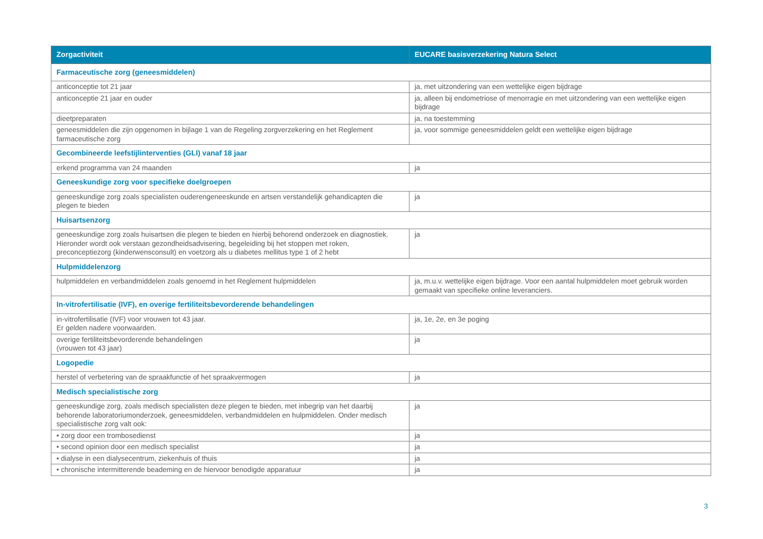| Zorgactiviteit | EUCARE basisverzekering Natura Select |
| --- | --- |
| Farmaceutische zorg (geneesmiddelen) | |
| anticonceptie tot 21 jaar | ja, met uitzondering van een wettelijke eigen bijdrage |
| anticonceptie 21 jaar en ouder | ja, alleen bij endometriose of menorragie en met uitzondering van een wettelijke eigen bijdrage |
| dieetpreparaten | ja, na toestemming |
| geneesmiddelen die zijn opgenomen in bijlage 1 van de Regeling zorgverzekering en het Reglement farmaceutische zorg | ja, voor sommige geneesmiddelen geldt een wettelijke eigen bijdrage |
| Gecombineerde leefstijlinterventies (GLI) vanaf 18 jaar | |
| erkend programma van 24 maanden | ja |
| Geneeskundige zorg voor specifieke doelgroepen | |
| geneeskundige zorg zoals specialisten ouderengeneeskunde en artsen verstandelijk gehandicapten die plegen te bieden | ja |
| Huisartsenzorg | |
| geneeskundige zorg zoals huisartsen die plegen te bieden en hierbij behorend onderzoek en diagnostiek. Hieronder wordt ook verstaan gezondheidsadvisering, begeleiding bij het stoppen met roken, preconceptiezorg (kinderwensconsult) en voetzorg als u diabetes mellitus type 1 of 2 hebt | ja |
| Hulpmiddelenzorg | |
| hulpmiddelen en verbandmiddelen zoals genoemd in het Reglement hulpmiddelen | ja, m.u.v. wettelijke eigen bijdrage. Voor een aantal hulpmiddelen moet gebruik worden gemaakt van specifieke online leveranciers. |
| In-vitrofertilisatie (IVF), en overige fertiliteitsbevorderende behandelingen | |
| in-vitrofertilisatie (IVF) voor vrouwen tot 43 jaar. Er gelden nadere voorwaarden. | ja, 1e, 2e, en 3e poging |
| overige fertiliteitsbevorderende behandelingen (vrouwen tot 43 jaar) | ja |
| Logopedie | |
| herstel of verbetering van de spraakfunctie of het spraakvermogen | ja |
| Medisch specialistische zorg | |
| geneeskundige zorg, zoals medisch specialisten deze plegen te bieden, met inbegrip van het daarbij behorende laboratoriumonderzoek, geneesmiddelen, verbandmiddelen en hulpmiddelen. Onder medisch specialistische zorg valt ook: | ja |
| • zorg door een trombosedienst | ja |
| • second opinion door een medisch specialist | ja |
| • dialyse in een dialysecentrum, ziekenhuis of thuis | ja |
| • chronische intermitterende beademing en de hiervoor benodigde apparatuur | ja |
3